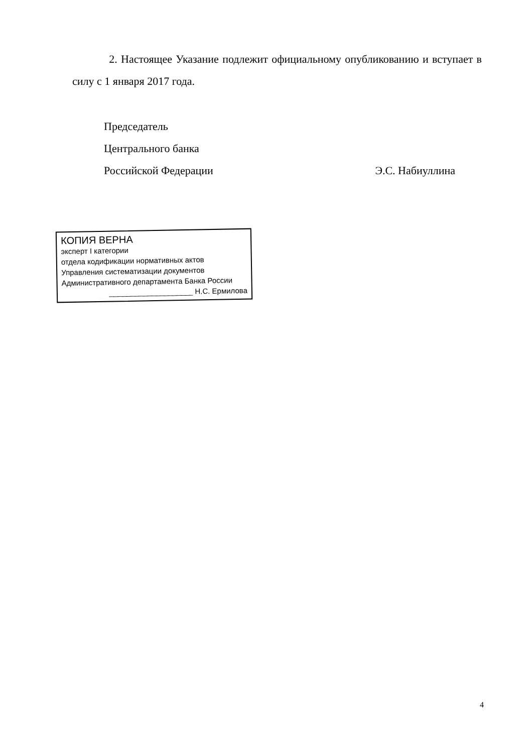2. Настоящее Указание подлежит официальному опубликованию и вступает в силу с 1 января 2017 года.
Председатель
Центрального банка
Российской Федерации Э.С. Набиуллина
КОПИЯ ВЕРНА
эксперт I категории
отдела кодификации нормативных актов
Управления систематизации документов
Административного департамента Банка России
____________________ Н.С. Ермилова
4